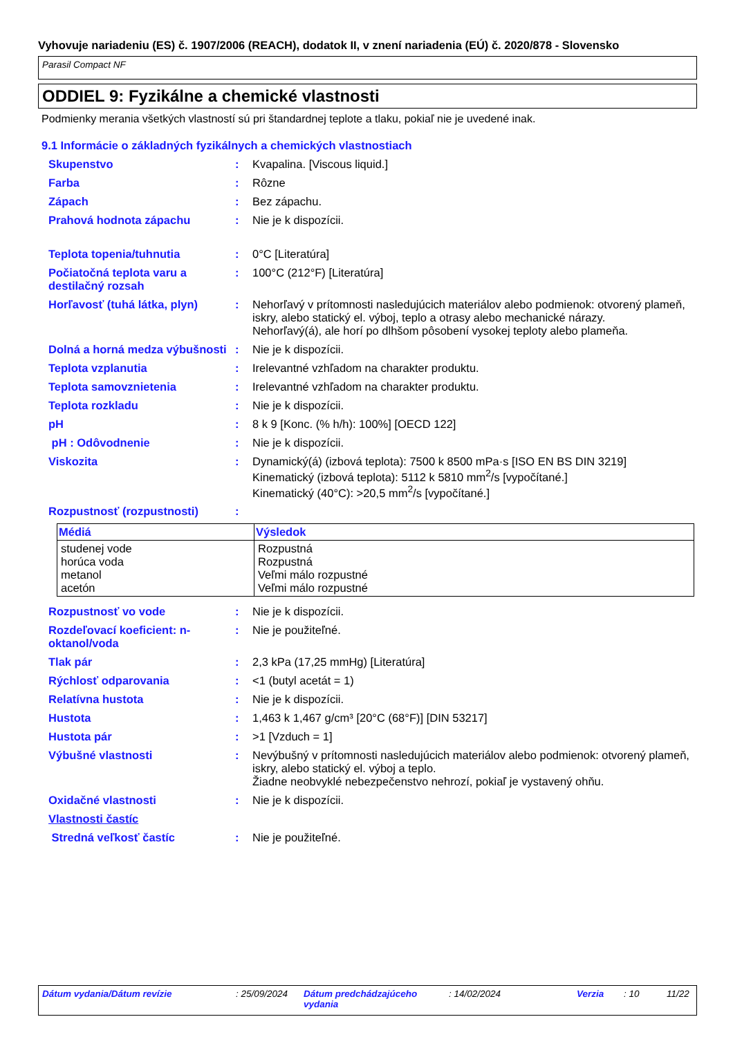Vyhovuje nariadeniu (ES) č. 1907/2006 (REACH), dodatok II, v znení nariadenia (EÚ) č. 2020/878 - Slovensko
Parasil Compact NF
ODDIEL 9: Fyzikálne a chemické vlastnosti
Podmienky merania všetkých vlastností sú pri štandardnej teplote a tlaku, pokiaľ nie je uvedené inak.
9.1 Informácie o základných fyzikálnych a chemických vlastnostiach
Skupenstvo : Kvapalina. [Viscous liquid.]
Farba : Rôzne
Zápach : Bez zápachu.
Prahová hodnota zápachu : Nie je k dispozícii.
Teplota topenia/tuhnutia : 0°C [Literatúra]
Počiatočná teplota varu a destilačný rozsah
: 100°C (212°F) [Literatúra]
Horľavosť (tuhá látka, plyn)
: Nehorľavý v prítomnosti nasledujúcich materiálov alebo podmienok: otvorený plameň, iskry, alebo statický el. výboj, teplo a otrasy alebo mechanické nárazy.
Nehorľavý(á), ale horí po dlhšom pôsobení vysokej teploty alebo plameňa.
Dolná a horná medza výbušnosti
: Nie je k dispozícii.
Teplota vzplanutia : Irelevantné vzhľadom na charakter produktu.
Teplota samovznietenia : Irelevantné vzhľadom na charakter produktu.
Teplota rozkladu : Nie je k dispozícii.
pH : 8 k 9 [Konc. (% h/h): 100%] [OECD 122]
pH : Odôvodnenie : Nie je k dispozícii.
Viskozita : Dynamický(á) (izbová teplota): 7500 k 8500 mPa·s [ISO EN BS DIN 3219]
Kinematický (izbová teplota): 5112 k 5810 mm<sup>2</sup>/s [vypočítané.]
Kinematický (40°C): >20,5 mm<sup>2</sup>/s [vypočítané.]
Rozpustnosť (rozpustnosti) :
| Médiá | Výsledok |
| --- | --- |
| studenej vode horúca voda metanol acetón | Rozpustná Rozpustná Veľmi málo rozpustné Veľmi málo rozpustné |
Rozpustnosť vo vode : Nie je k dispozícii.
Rozdeľovací koeficient: n-oktanol/voda
: Nie je použiteľné.
Tlak pár : 2,3 kPa (17,25 mmHg) [Literatúra]
Rýchlosť odparovania : <1 (butyl acetát = 1)
Relatívna hustota : Nie je k dispozícii.
Hustota : 1,463 k 1,467 g/cm³ [20°C (68°F)] [DIN 53217]
Hustota pár : >1 [Vzduch = 1]
Výbušné vlastnosti : Nevýbušný v prítomnosti nasledujúcich materiálov alebo podmienok: otvorený plameň, iskry, alebo statický el. výboj a teplo.
Žiadne neobvyklé nebezpečenstvo nehrozí, pokiaľ je vystavený ohňu.
Oxidačné vlastnosti : Nie je k dispozícii.
Vlastnosti častíc
Stredná veľkosť častíc : Nie je použiteľné.
Dátum vydania/Dátum revízie: 25/09/2024 Dátum predchádzajúceho vydania: 14/02/2024 Verzia: 10 11/22